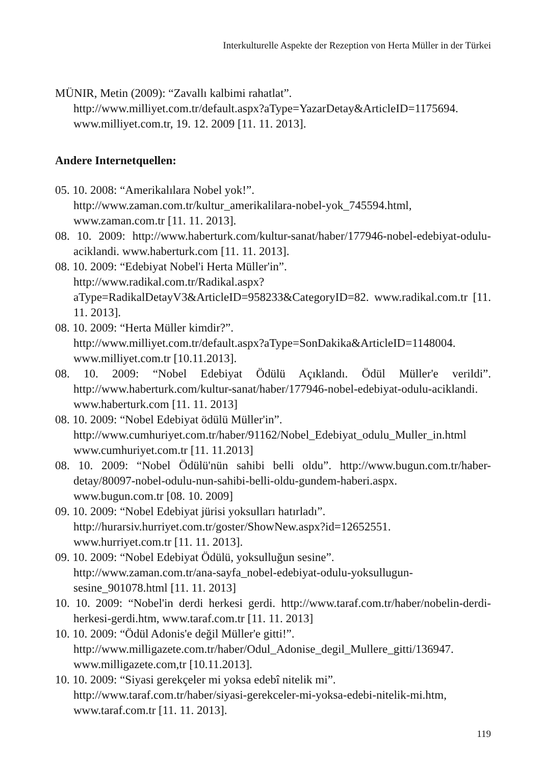Interkulturelle Aspekte der Rezeption von Herta Müller in der Türkei
MÜNIR, Metin (2009): “Zavallı kalbimi rahatlat”.
http://www.milliyet.com.tr/default.aspx?aType=YazarDetay&ArticleID=1175694. www.milliyet.com.tr, 19. 12. 2009 [11. 11. 2013].
Andere Internetquellen:
05. 10. 2008: “Amerikalılara Nobel yok!”.
http://www.zaman.com.tr/kultur_amerikalilara-nobel-yok_745594.html, www.zaman.com.tr [11. 11. 2013].
08. 10. 2009: http://www.haberturk.com/kultur-sanat/haber/177946-nobel-edebiyat-odulu-aciklandi. www.haberturk.com [11. 11. 2013].
08. 10. 2009: “Edebiyat Nobel'i Herta Müller'in”.
http://www.radikal.com.tr/Radikal.aspx?aType=RadikalDetayV3&ArticleID=958233&CategoryID=82. www.radikal.com.tr [11. 11. 2013].
08. 10. 2009: “Herta Müller kimdir?”.
http://www.milliyet.com.tr/default.aspx?aType=SonDakika&ArticleID=1148004. www.milliyet.com.tr [10.11.2013].
08. 10. 2009: “Nobel Edebiyat Ödülü Açıklandı. Ödül Müller'e verildi”. http://www.haberturk.com/kultur-sanat/haber/177946-nobel-edebiyat-odulu-aciklandi. www.haberturk.com [11. 11. 2013]
08. 10. 2009: “Nobel Edebiyat ödülü Müller'in”.
http://www.cumhuriyet.com.tr/haber/91162/Nobel_Edebiyat_odulu_Muller_in.html www.cumhuriyet.com.tr [11. 11.2013]
08. 10. 2009: “Nobel Ödülü'nün sahibi belli oldu”. http://www.bugun.com.tr/haber-detay/80097-nobel-odulu-nun-sahibi-belli-oldu-gundem-haberi.aspx.
www.bugun.com.tr [08. 10. 2009]
09. 10. 2009: “Nobel Edebiyat jürisi yoksulları hatırladı”.
http://hurarsiv.hurriyet.com.tr/goster/ShowNew.aspx?id=12652551.
www.hurriyet.com.tr [11. 11. 2013].
09. 10. 2009: “Nobel Edebiyat Ödülü, yoksulluğun sesine”.
http://www.zaman.com.tr/ana-sayfa_nobel-edebiyat-odulu-yoksullugun-sesine_901078.html [11. 11. 2013]
10. 10. 2009: “Nobel'in derdi herkesi gerdi. http://www.taraf.com.tr/haber/nobelin-derdi-herkesi-gerdi.htm, www.taraf.com.tr [11. 11. 2013]
10. 10. 2009: “Ödül Adonis'e değil Müller'e gitti!”.
http://www.milligazete.com.tr/haber/Odul_Adonise_degil_Mullere_gitti/136947. www.milligazete.com,tr [10.11.2013].
10. 10. 2009: “Siyasi gerekçeler mi yoksa edebî nitelik mi”.
http://www.taraf.com.tr/haber/siyasi-gerekceler-mi-yoksa-edebi-nitelik-mi.htm, www.taraf.com.tr [11. 11. 2013].
119